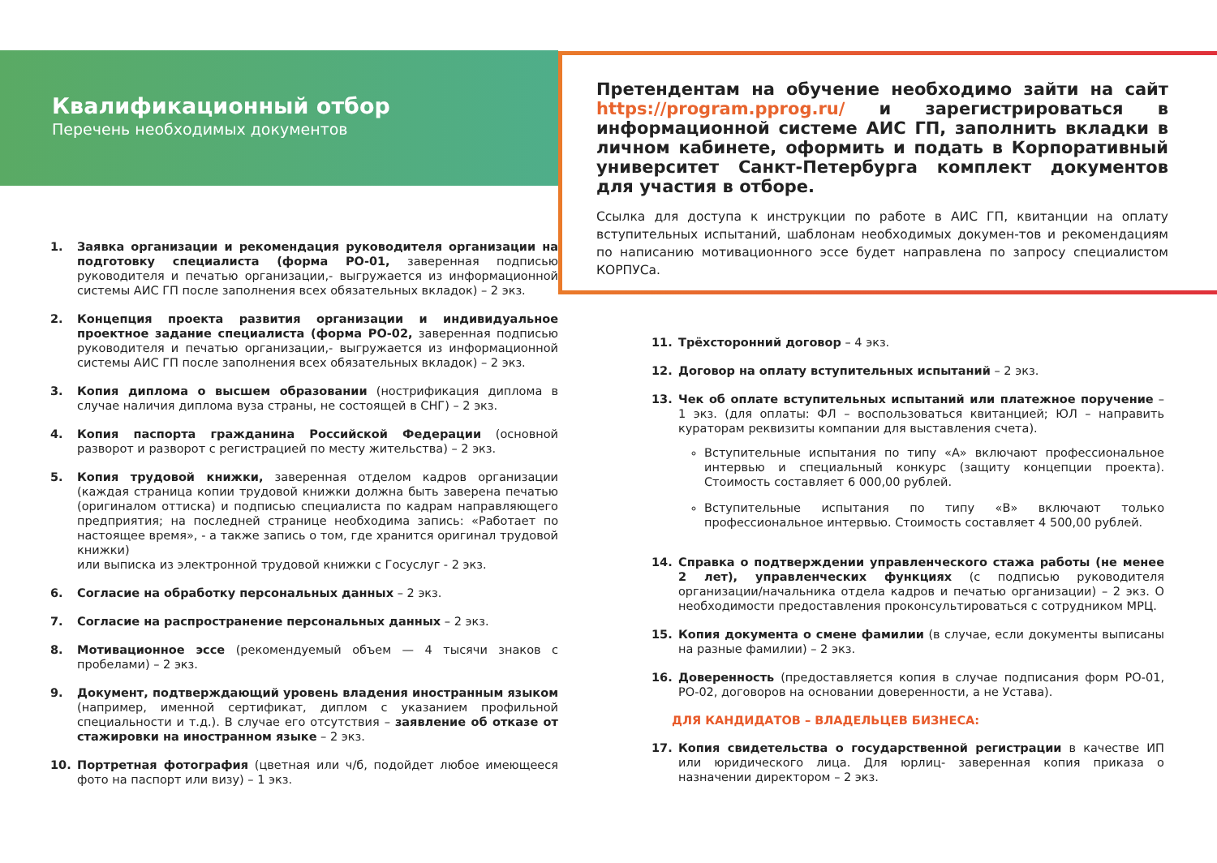Квалификационный отбор
Перечень необходимых документов
1. Заявка организации и рекомендация руководителя организации на подготовку специалиста (форма РО-01, заверенная подписью руководителя и печатью организации,- выгружается из информационной системы АИС ГП после заполнения всех обязательных вкладок) – 2 экз.
2. Концепция проекта развития организации и индивидуальное проектное задание специалиста (форма РО-02, заверенная подписью руководителя и печатью организации,- выгружается из информационной системы АИС ГП после заполнения всех обязательных вкладок) – 2 экз.
3. Копия диплома о высшем образовании (нострификация диплома в случае наличия диплома вуза страны, не состоящей в СНГ) – 2 экз.
4. Копия паспорта гражданина Российской Федерации (основной разворот и разворот с регистрацией по месту жительства) – 2 экз.
5. Копия трудовой книжки, заверенная отделом кадров организации (каждая страница копии трудовой книжки должна быть заверена печатью (оригиналом оттиска) и подписью специалиста по кадрам направляющего предприятия; на последней странице необходима запись: «Работает по настоящее время», - а также запись о том, где хранится оригинал трудовой книжки)
или выписка из электронной трудовой книжки с Госуслуг - 2 экз.
6. Согласие на обработку персональных данных – 2 экз.
7. Согласие на распространение персональных данных – 2 экз.
8. Мотивационное эссе (рекомендуемый объем — 4 тысячи знаков с пробелами) – 2 экз.
9. Документ, подтверждающий уровень владения иностранным языком (например, именной сертификат, диплом с указанием профильной специальности и т.д.). В случае его отсутствия – заявление об отказе от стажировки на иностранном языке – 2 экз.
10. Портретная фотография (цветная или ч/б, подойдет любое имеющееся фото на паспорт или визу) – 1 экз.
Претендентам на обучение необходимо зайти на сайт https://program.pprog.ru/ и зарегистрироваться в информационной системе АИС ГП, заполнить вкладки в личном кабинете, оформить и подать в Корпоративный университет Санкт-Петербурга комплект документов для участия в отборе.
Ссылка для доступа к инструкции по работе в АИС ГП, квитанции на оплату вступительных испытаний, шаблонам необходимых докумен-тов и рекомендациям по написанию мотивационного эссе будет направлена по запросу специалистом КОРПУСа.
11. Трёхсторонний договор – 4 экз.
12. Договор на оплату вступительных испытаний – 2 экз.
13. Чек об оплате вступительных испытаний или платежное поручение – 1 экз. (для оплаты: ФЛ – воспользоваться квитанцией; ЮЛ – направить кураторам реквизиты компании для выставления счета).
Вступительные испытания по типу «А» включают профессиональное интервью и специальный конкурс (защиту концепции проекта). Стоимость составляет 6 000,00 рублей.
Вступительные испытания по типу «В» включают только профессиональное интервью. Стоимость составляет 4 500,00 рублей.
14. Справка о подтверждении управленческого стажа работы (не менее 2 лет), управленческих функциях (с подписью руководителя организации/начальника отдела кадров и печатью организации) – 2 экз. О необходимости предоставления проконсультироваться с сотрудником МРЦ.
15. Копия документа о смене фамилии (в случае, если документы выписаны на разные фамилии) – 2 экз.
16. Доверенность (предоставляется копия в случае подписания форм РО-01, РО-02, договоров на основании доверенности, а не Устава).
ДЛЯ КАНДИДАТОВ – ВЛАДЕЛЬЦЕВ БИЗНЕСА:
17. Копия свидетельства о государственной регистрации в качестве ИП или юридического лица. Для юрлиц- заверенная копия приказа о назначении директором – 2 экз.